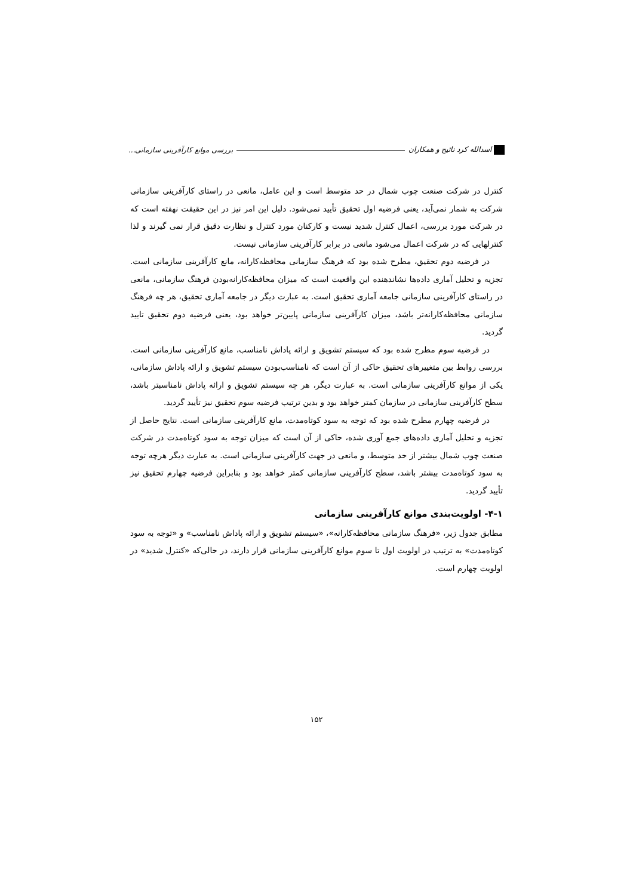اسدالله کرد نائیج و همکاران بررسی موانع کارآفرینی سازمانی...
کنترل در شرکت صنعت چوب شمال در حد متوسط است و این عامل، مانعی در راستای کارآفرینی سازمانی شرکت به شمار نمی‌آید، یعنی فرضیه اول تحقیق تأیید نمی‌شود. دلیل این امر نیز در این حقیقت نهفته است که در شرکت مورد بررسی، اعمال کنترل شدید نیست و کارکنان مورد کنترل و نظارت دقیق قرار نمی گیرند و لذا کنترلهایی که در شرکت اعمال می‌شود مانعی در برابر کارآفرینی سازمانی نیست.
در فرضیه دوم تحقیق، مطرح شده بود که فرهنگ سازمانی محافظه‌کارانه، مانع کارآفرینی سازمانی است. تجزیه و تحلیل آماری داده‌ها نشاندهنده این واقعیت است که میزان محافظه‌کارانه‌بودن فرهنگ سازمانی، مانعی در راستای کارآفرینی سازمانی جامعه آماری تحقیق است. به عبارت دیگر در جامعه آماری تحقیق، هر چه فرهنگ سازمانی محافظه‌کارانه‌تر باشد، میزان کارآفرینی سازمانی پایین‌تر خواهد بود، یعنی فرضیه دوم تحقیق تایید گردید.
در فرضیه سوم مطرح شده بود که سیستم تشویق و ارائه پاداش نامناسب، مانع کارآفرینی سازمانی است. بررسی روابط بین متغییرهای تحقیق حاکی از آن است که نامناسب‌بودن سیستم تشویق و ارائه پاداش سازمانی، یکی از موانع کارآفرینی سازمانی است. به عبارت دیگر، هر چه سیستم تشویق و ارائه پاداش نامناسبتر باشد، سطح کارآفرینی سازمانی در سازمان کمتر خواهد بود و بدین ترتیب فرضیه سوم تحقیق نیز تأیید گردید.
در فرضیه چهارم مطرح شده بود که توجه به سود کوتاه‌مدت، مانع کارآفرینی سازمانی است. نتایج حاصل از تجزیه و تحلیل آماری داده‌های جمع آوری شده، حاکی از آن است که میزان توجه به سود کوتاه‌مدت در شرکت صنعت چوب شمال بیشتر از حد متوسط، و مانعی در جهت کارآفرینی سازمانی است. به عبارت دیگر هرچه توجه به سود کوتاه‌مدت بیشتر باشد، سطح کارآفرینی سازمانی کمتر خواهد بود و بنابراین فرضیه چهارم تحقیق نیز تأیید گردید.
۴-۱- اولویت‌بندی موانع کارآفرینی سازمانی
مطابق جدول زیر، «فرهنگ سازمانی محافظه‌کارانه»، «سیستم تشویق و ارائه پاداش نامناسب» و «توجه به سود کوتاه‌مدت» به ترتیب در اولویت اول تا سوم موانع کارآفرینی سازمانی قرار دارند، در حالی‌که «کنترل شدید» در اولویت چهارم است.
۱۵۲